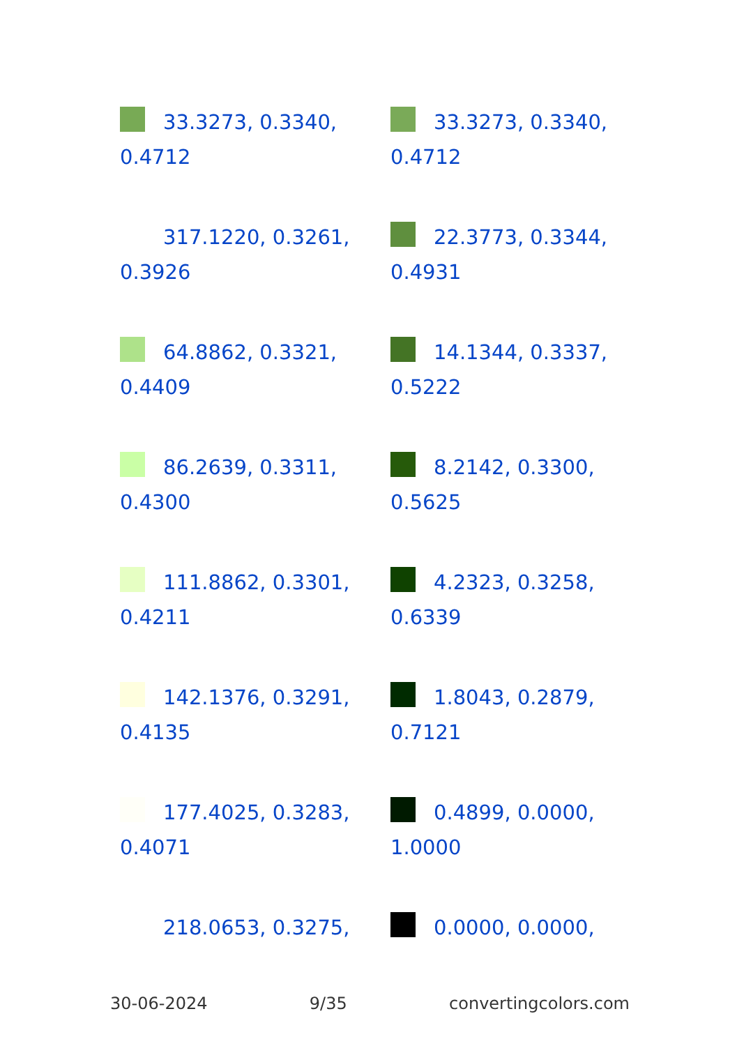33.3273, 0.3340, 0.4712
33.3273, 0.3340, 0.4712
317.1220, 0.3261, 0.3926
22.3773, 0.3344, 0.4931
64.8862, 0.3321, 0.4409
14.1344, 0.3337, 0.5222
86.2639, 0.3311, 0.4300
8.2142, 0.3300, 0.5625
111.8862, 0.3301, 0.4211
4.2323, 0.3258, 0.6339
142.1376, 0.3291, 0.4135
1.8043, 0.2879, 0.7121
177.4025, 0.3283, 0.4071
0.4899, 0.0000, 1.0000
218.0653, 0.3275,
0.0000, 0.0000,
30-06-2024 9/35 convertingcolors.com